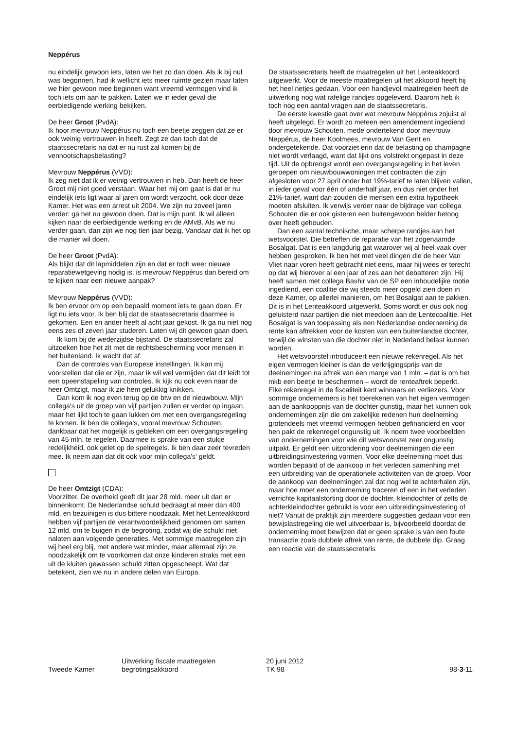Neppérus
nu eindelijk gewoon iets, laten we het zo dan doen. Als ik bij nul was begonnen, had ik wellicht iets meer ruimte gezien maar laten we hier gewoon mee beginnen want vreemd vermogen vind ik toch iets om aan te pakken. Laten we in ieder geval die eerbiedigende werking bekijken.
De heer Groot (PvdA):
Ik hoor mevrouw Neppérus nu toch een beetje zeggen dat ze er ook weinig vertrouwen in heeft. Zegt ze dan toch dat de staatssecretaris na dat er nu rust zal komen bij de vennootschapsbelasting?
Mevrouw Neppérus (VVD):
Ik zeg niet dat ik er weinig vertrouwen in heb. Dan heeft de heer Groot mij niet goed verstaan. Waar het mij om gaat is dat er nu eindelijk iets ligt waar al jaren om wordt verzocht, ook door deze Kamer. Het was een arrest uit 2004. We zijn nu zoveel jaren verder: ga het nu gewoon doen. Dat is mijn punt. Ik wil alleen kijken naar de eerbiedigende werking en de AMvB. Als we nu verder gaan, dan zijn we nog tien jaar bezig. Vandaar dat ik het op die manier wil doen.
De heer Groot (PvdA):
Als blijkt dat dit lapmiddelen zijn en dat er toch weer nieuwe reparatiewetgeving nodig is, is mevrouw Neppérus dan bereid om te kijken naar een nieuwe aanpak?
Mevrouw Neppérus (VVD):
Ik ben ervoor om op een bepaald moment iets te gaan doen. Er ligt nu iets voor. Ik ben blij dat de staatssecretaris daarmee is gekomen. Een en ander heeft al acht jaar gekost. Ik ga nu niet nog eens zes of zeven jaar studeren. Laten wij dit gewoon gaan doen.
Ik kom bij de wederzijdse bijstand. De staatssecretaris zal uitzoeken hoe het zit met de rechtsbescherming voor mensen in het buitenland. Ik wacht dat af.
Dan de controles van Europese instellingen. Ik kan mij voorstellen dat die er zijn, maar ik wil wel vermijden dat dit leidt tot een opeenstapeling van controles. Ik kijk nu ook even naar de heer Omtzigt, maar ik zie hem gelukkig knikken.
Dan kom ik nog even terug op de btw en de nieuwbouw. Mijn collega's uit de groep van vijf partijen zullen er verder op ingaan, maar het lijkt toch te gaan lukken om met een overgangsregeling te komen. Ik ben de collega's, vooral mevrouw Schouten, dankbaar dat het mogelijk is gebleken om een overgangsregeling van 45 mln. te regelen. Daarmee is sprake van een stukje redelijkheid, ook gelet op de spelregels. Ik ben daar zeer tevreden mee. Ik neem aan dat dit ook voor mijn collega's' geldt.
De heer Omtzigt (CDA):
Voorzitter. De overheid geeft dit jaar 28 mld. meer uit dan er binnenkomt. De Nederlandse schuld bedraagt al meer dan 400 mld. en bezuinigen is dus bittere noodzaak. Met het Lenteakkoord hebben vijf partijen de verantwoordelijkheid genomen om samen 12 mld. om te buigen in de begroting, zodat wij die schuld niet nalaten aan volgende generaties. Met sommige maatregelen zijn wij heel erg blij, met andere wat minder, maar allemaal zijn ze noodzakelijk om te voorkomen dat onze kinderen straks met een uit de kluiten gewassen schuld zitten opgescheept. Wat dat betekent, zien we nu in andere delen van Europa.
De staatssecretaris heeft de maatregelen uit het Lenteakkoord uitgewerkt. Voor de meeste maatregelen uit het akkoord heeft hij het heel netjes gedaan. Voor een handjevol maatregelen heeft de uitwerking nog wat rafelige randjes opgeleverd. Daarom heb ik toch nog een aantal vragen aan de staatssecretaris.
De eerste kwestie gaat over wat mevrouw Neppérus zojuist al heeft uitgelegd. Er wordt zo meteen een amendement ingediend door mevrouw Schouten, mede ondertekend door mevrouw Neppérus, de heer Koolmees, mevrouw Van Gent en ondergetekende. Dat voorziet erin dat de belasting op champagne niet wordt verlaagd, want dat lijkt ons volstrekt ongepast in deze tijd. Uit de opbrengst wordt een overgangsregeling in het leven geroepen om nieuwbouwwoningen met contracten die zijn afgesloten voor 27 april onder het 19%-tarief te laten blijven vallen, in ieder geval voor één of anderhalf jaar, en dus niet onder het 21%-tarief, want dan zouden die mensen een extra hypotheek moeten afsluiten. Ik verwijs verder naar de bijdrage van collega Schouten die er ook gisteren een buitengewoon helder betoog over heeft gehouden.
Dan een aantal technische, maar scherpe randjes aan het wetsvoorstel. Die betreffen de reparatie van het zogenaamde Bosalgat. Dat is een langdurig gat waarover wij al heel vaak over hebben gesproken. Ik ben het met veel dingen die de heer Van Vliet naar voren heeft gebracht niet eens, maar hij wees er terecht op dat wij hierover al een jaar of zes aan het debatteren zijn. Hij heeft samen met collega Bashir van de SP een inhoudelijke motie ingediend, een coalitie die wij steeds meer opgeld zien doen in deze Kamer, op allerlei manieren, om het Bosalgat aan te pakken. Dit is in het Lenteakkoord uitgewerkt. Soms wordt er dus ook nog geluisterd naar partijen die niet meedoen aan de Lentecoalitie. Het Bosalgat is van toepassing als een Nederlandse onderneming de rente kan aftrekken voor de kosten van een buitenlandse dochter, terwijl de winsten van die dochter niet in Nederland belast kunnen worden.
Het wetsvoorstel introduceert een nieuwe rekenregel. Als het eigen vermogen kleiner is dan de verkrijgingsprijs van de deelnemingen na aftrek van een marge van 1 mln. – dat is om het mkb een beetje te beschermen – wordt de renteaftrek beperkt. Elke rekenregel in de fiscaliteit kent winnaars en verliezers. Voor sommige ondernemers is het toerekenen van het eigen vermogen aan de aankoopprijs van de dochter gunstig, maar het kunnen ook ondernemingen zijn die om zakelijke redenen hun deelneming grotendeels met vreemd vermogen hebben gefinancierd en voor hen pakt de rekenregel ongunstig uit. Ik noem twee voorbeelden van ondernemingen voor wie dit wetsvoorstel zeer ongunstig uitpakt. Er geldt een uitzondering voor deelnemingen die een uitbreidingsinvestering vormen. Voor elke deelneming moet dus worden bepaald of de aankoop in het verleden samenhing met een uitbreiding van de operationele activiteiten van de groep. Voor de aankoop van deelnemingen zal dat nog wel te achterhalen zijn, maar hoe moet een onderneming traceren of een in het verleden verrichte kapitaalstorting door de dochter, kleindochter of zelfs de achterkleindochter gebruikt is voor een uitbreidingsinvestering of niet? Vanuit de praktijk zijn meerdere suggesties gedaan voor een bewijslastregeling die wel uitvoerbaar is, bijvoorbeeld doordat de onderneming moet bewijzen dat er geen sprake is van een foute transactie zoals dubbele aftrek van rente, de dubbele dip. Graag een reactie van de staatssecretaris
Tweede Kamer
Uitwerking fiscale maatregelen
begrotingsakkoord
20 juni 2012
TK 98
98-3-11